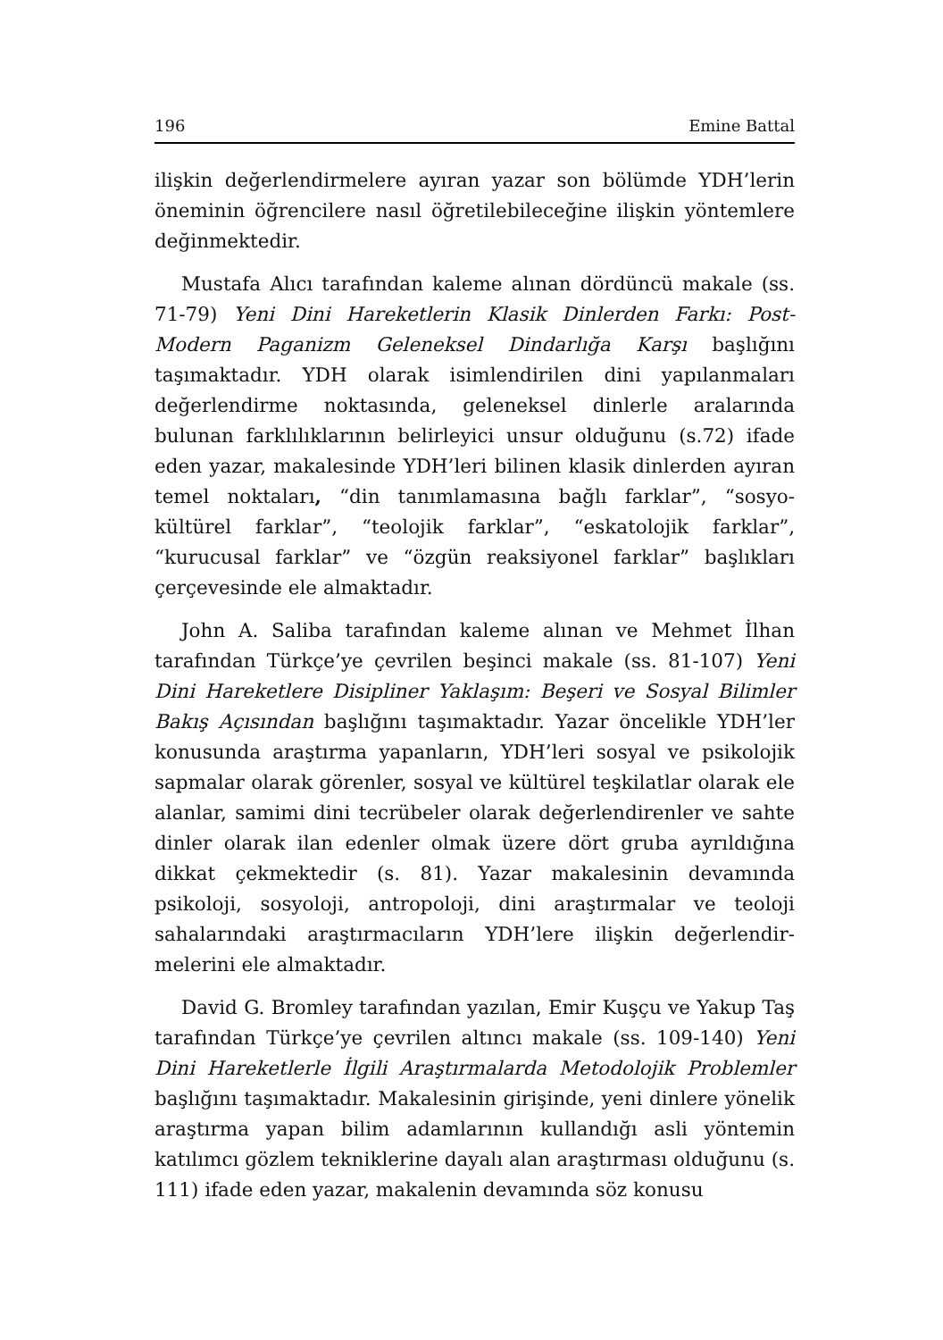196 Emine Battal
ilişkin değerlendirmelere ayıran yazar son bölümde YDH’lerin öneminin öğrencilere nasıl öğretilebileceğine ilişkin yöntemlere değinmektedir.
Mustafa Alıcı tarafından kaleme alınan dördüncü makale (ss. 71-79) Yeni Dini Hareketlerin Klasik Dinlerden Farkı: Post-Modern Paganizm Geleneksel Dindarlığa Karşı başlığını taşımaktadır. YDH olarak isimlendirilen dini yapılanmaları değerlendirme noktasında, geleneksel dinlerle aralarında bulunan farklılıklarının belirleyici unsur olduğunu (s.72) ifade eden yazar, makalesinde YDH’leri bilinen klasik dinlerden ayıran temel noktaları, “din tanımlamasına bağlı farklar”, “sosyo-kültürel farklar”, “teolojik farklar”, “eskatolojik farklar”, “kurucusal farklar” ve “özgün reaksiyonel farklar” başlıkları çerçevesinde ele almaktadır.
John A. Saliba tarafından kaleme alınan ve Mehmet İlhan tarafından Türkçe’ye çevrilen beşinci makale (ss. 81-107) Yeni Dini Hareketlere Disipliner Yaklaşım: Beşeri ve Sosyal Bilimler Bakış Açısından başlığını taşımaktadır. Yazar öncelikle YDH’ler konusunda araştırma yapanların, YDH’leri sosyal ve psikolojik sapmalar olarak görenler, sosyal ve kültürel teşkilatlar olarak ele alanlar, samimi dini tecrübeler olarak değerlendirenler ve sahte dinler olarak ilan edenler olmak üzere dört gruba ayrıldığına dikkat çekmektedir (s. 81). Yazar makalesinin devamında psikoloji, sosyoloji, antropoloji, dini araştırmalar ve teoloji sahalarındaki araştırmacıların YDH’lere ilişkin değerlendir-melerini ele almaktadır.
David G. Bromley tarafından yazılan, Emir Kuşçu ve Yakup Taş tarafından Türkçe’ye çevrilen altıncı makale (ss. 109-140) Yeni Dini Hareketlerle İlgili Araştırmalarda Metodolojik Problemler başlığını taşımaktadır. Makalesinin girişinde, yeni dinlere yönelik araştırma yapan bilim adamlarının kullandığı asli yöntemin katılımcı gözlem tekniklerine dayalı alan araştırması olduğunu (s. 111) ifade eden yazar, makalenin devamında söz konusu